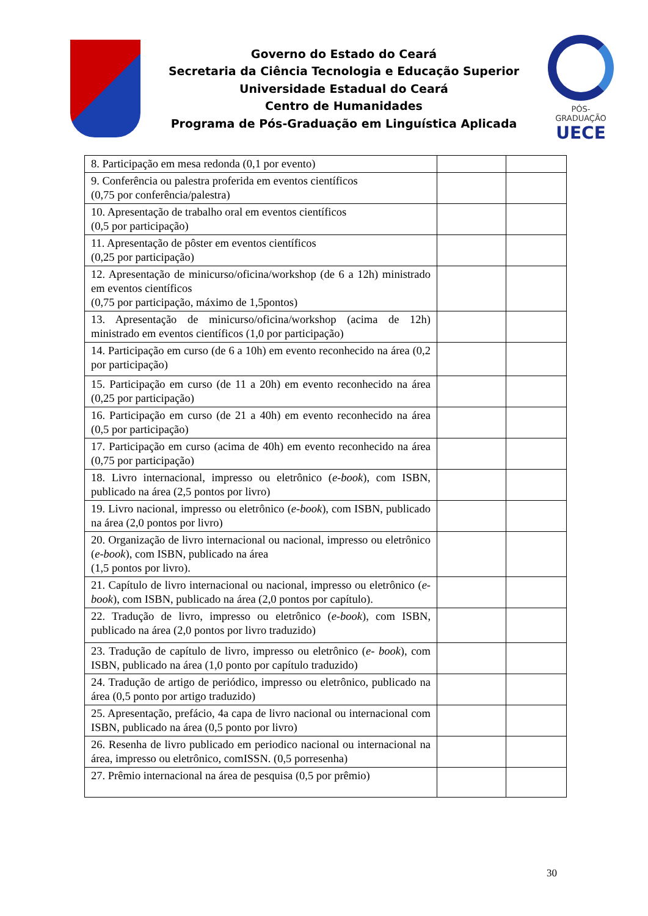Governo do Estado do Ceará
Secretaria da Ciência Tecnologia e Educação Superior
Universidade Estadual do Ceará
Centro de Humanidades
Programa de Pós-Graduação em Linguística Aplicada
PÓS-GRADUAÇÃO
UECE
| 8. Participação em mesa redonda (0,1 por evento) | | |
| 9. Conferência ou palestra proferida em eventos científicos (0,75 por conferência/palestra) | | |
| 10. Apresentação de trabalho oral em eventos científicos (0,5 por participação) | | |
| 11. Apresentação de pôster em eventos científicos (0,25 por participação) | | |
| 12. Apresentação de minicurso/oficina/workshop (de 6 a 12h) ministrado em eventos científicos (0,75 por participação, máximo de 1,5pontos) | | |
| 13. Apresentação de minicurso/oficina/workshop (acima de 12h) ministrado em eventos científicos (1,0 por participação) | | |
| 14. Participação em curso (de 6 a 10h) em evento reconhecido na área (0,2 por participação) | | |
| 15. Participação em curso (de 11 a 20h) em evento reconhecido na área (0,25 por participação) | | |
| 16. Participação em curso (de 21 a 40h) em evento reconhecido na área (0,5 por participação) | | |
| 17. Participação em curso (acima de 40h) em evento reconhecido na área (0,75 por participação) | | |
| 18. Livro internacional, impresso ou eletrônico ( e-book ), com ISBN, publicado na área (2,5 pontos por livro) | | |
| 19. Livro nacional, impresso ou eletrônico ( e-book ), com ISBN, publicado na área (2,0 pontos por livro) | | |
| 20. Organização de livro internacional ou nacional, impresso ou eletrônico ( e-book ), com ISBN, publicado na área (1,5 pontos por livro). | | |
| 21. Capítulo de livro internacional ou nacional, impresso ou eletrônico ( e-book ), com ISBN, publicado na área (2,0 pontos por capítulo). | | |
| 22. Tradução de livro, impresso ou eletrônico ( e-book ), com ISBN, publicado na área (2,0 pontos por livro traduzido) | | |
| 23. Tradução de capítulo de livro, impresso ou eletrônico ( e- book ), com ISBN, publicado na área (1,0 ponto por capítulo traduzido) | | |
| 24. Tradução de artigo de periódico, impresso ou eletrônico, publicado na área (0,5 ponto por artigo traduzido) | | |
| 25. Apresentação, prefácio, 4a capa de livro nacional ou internacional com ISBN, publicado na área (0,5 ponto por livro) | | |
| 26. Resenha de livro publicado em periodico nacional ou internacional na área, impresso ou eletrônico, comISSN. (0,5 porresenha) | | |
| 27. Prêmio internacional na área de pesquisa (0,5 por prêmio) | | |
30